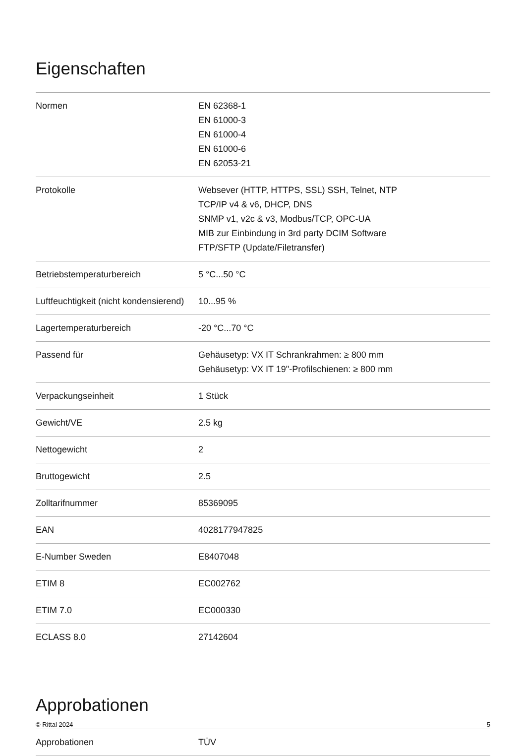Eigenschaften
| Normen | EN 62368-1 EN 61000-3 EN 61000-4 EN 61000-6 EN 62053-21 |
| Protokolle | Websever (HTTP, HTTPS, SSL) SSH, Telnet, NTP TCP/IP v4 & v6, DHCP, DNS SNMP v1, v2c & v3, Modbus/TCP, OPC-UA MIB zur Einbindung in 3rd party DCIM Software FTP/SFTP (Update/Filetransfer) |
| Betriebstemperaturbereich | 5 °C...50 °C |
| Luftfeuchtigkeit (nicht kondensierend) | 10...95 % |
| Lagertemperaturbereich | -20 °C...70 °C |
| Passend für | Gehäusetyp: VX IT Schrankrahmen: ≥ 800 mm Gehäusetyp: VX IT 19"-Profilschienen: ≥ 800 mm |
| Verpackungseinheit | 1 Stück |
| Gewicht/VE | 2.5 kg |
| Nettogewicht | 2 |
| Bruttogewicht | 2.5 |
| Zolltarifnummer | 85369095 |
| EAN | 4028177947825 |
| E-Number Sweden | E8407048 |
| ETIM 8 | EC002762 |
| ETIM 7.0 | EC000330 |
| ECLASS 8.0 | 27142604 |
Approbationen
| Approbationen | TÜV |
© Rittal 2024 5